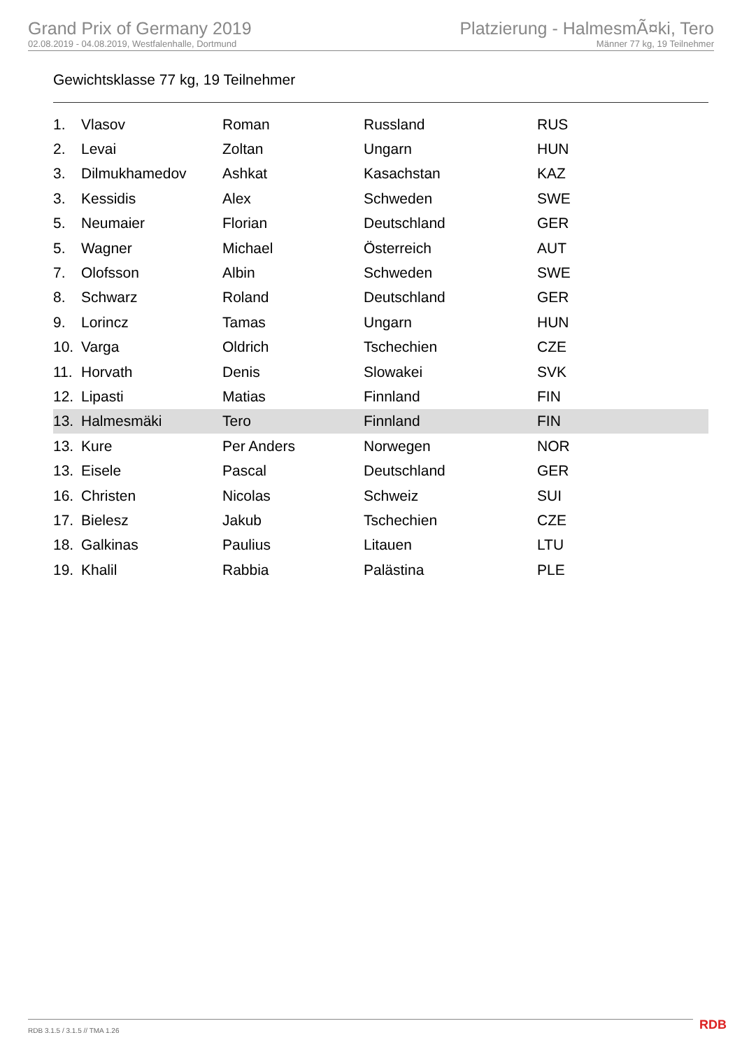Grand Prix of Germany 2019
02.08.2019 - 04.08.2019, Westfalenhalle, Dortmund
Platzierung - HalmesmÃ¤ki, Tero
Männer 77 kg, 19 Teilnehmer
Gewichtsklasse 77 kg, 19 Teilnehmer
| 1. | Vlasov | Roman | Russland | RUS |
| 2. | Levai | Zoltan | Ungarn | HUN |
| 3. | Dilmukhamedov | Ashkat | Kasachstan | KAZ |
| 3. | Kessidis | Alex | Schweden | SWE |
| 5. | Neumaier | Florian | Deutschland | GER |
| 5. | Wagner | Michael | Österreich | AUT |
| 7. | Olofsson | Albin | Schweden | SWE |
| 8. | Schwarz | Roland | Deutschland | GER |
| 9. | Lorincz | Tamas | Ungarn | HUN |
| 10. | Varga | Oldrich | Tschechien | CZE |
| 11. | Horvath | Denis | Slowakei | SVK |
| 12. | Lipasti | Matias | Finnland | FIN |
| 13. | Halmesmäki | Tero | Finnland | FIN |
| 13. | Kure | Per Anders | Norwegen | NOR |
| 13. | Eisele | Pascal | Deutschland | GER |
| 16. | Christen | Nicolas | Schweiz | SUI |
| 17. | Bielesz | Jakub | Tschechien | CZE |
| 18. | Galkinas | Paulius | Litauen | LTU |
| 19. | Khalil | Rabbia | Palästina | PLE |
RDB 3.1.5 / 3.1.5 // TMA 1.26 RDB